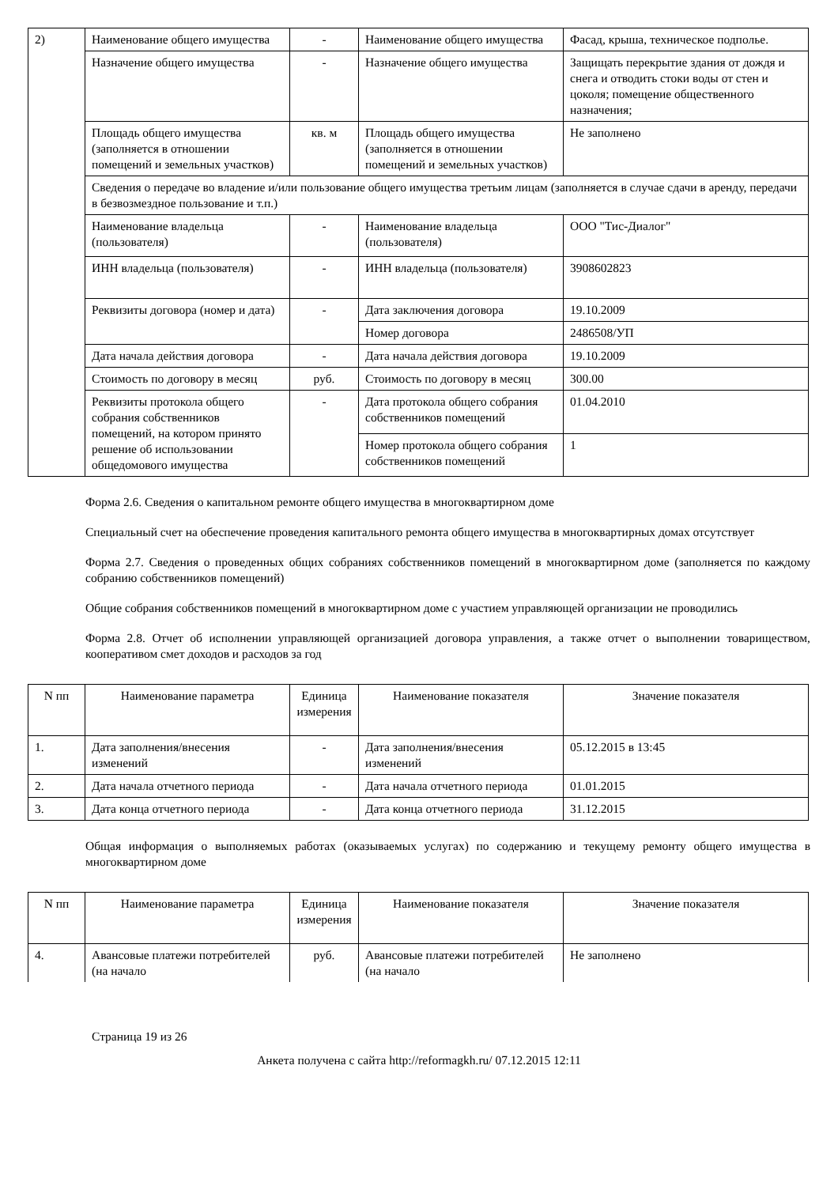| 2) | Наименование общего имущества | - | Наименование общего имущества | Фасад, крыша, техническое подполье. |
| | Назначение общего имущества | - | Назначение общего имущества | Защищать перекрытие здания от дождя и снега и отводить стоки воды от стен и цоколя; помещение общественного назначения; |
| | Площадь общего имущества (заполняется в отношении помещений и земельных участков) | кв. м | Площадь общего имущества (заполняется в отношении помещений и земельных участков) | Не заполнено |
| | Сведения о передаче во владение и/или пользование общего имущества третьим лицам (заполняется в случае сдачи в аренду, передачи в безвозмездное пользование и т.п.) | | | |
| | Наименование владельца (пользователя) | - | Наименование владельца (пользователя) | ООО "Тис-Диалог" |
| | ИНН владельца (пользователя) | - | ИНН владельца (пользователя) | 3908602823 |
| | Реквизиты договора (номер и дата) | - | Дата заключения договора | 19.10.2009 |
| | | | Номер договора | 2486508/УП |
| | Дата начала действия договора | - | Дата начала действия договора | 19.10.2009 |
| | Стоимость по договору в месяц | руб. | Стоимость по договору в месяц | 300.00 |
| | Реквизиты протокола общего собрания собственников помещений, на котором принято решение об использовании общедомового имущества | - | Дата протокола общего собрания собственников помещений | 01.04.2010 |
| | | | Номер протокола общего собрания собственников помещений | 1 |
Форма 2.6. Сведения о капитальном ремонте общего имущества в многоквартирном доме
Специальный счет на обеспечение проведения капитального ремонта общего имущества в многоквартирных домах отсутствует
Форма 2.7. Сведения о проведенных общих собраниях собственников помещений в многоквартирном доме (заполняется по каждому собранию собственников помещений)
Общие собрания собственников помещений в многоквартирном доме с участием управляющей организации не проводились
Форма 2.8. Отчет об исполнении управляющей организацией договора управления, а также отчет о выполнении товариществом, кооперативом смет доходов и расходов за год
| N пп | Наименование параметра | Единица измерения | Наименование показателя | Значение показателя |
| 1. | Дата заполнения/внесения изменений | - | Дата заполнения/внесения изменений | 05.12.2015 в 13:45 |
| 2. | Дата начала отчетного периода | - | Дата начала отчетного периода | 01.01.2015 |
| 3. | Дата конца отчетного периода | - | Дата конца отчетного периода | 31.12.2015 |
Общая информация о выполняемых работах (оказываемых услугах) по содержанию и текущему ремонту общего имущества в многоквартирном доме
| N пп | Наименование параметра | Единица измерения | Наименование показателя | Значение показателя |
| 4. | Авансовые платежи потребителей (на начало | руб. | Авансовые платежи потребителей (на начало | Не заполнено |
Страница 19 из 26
Анкета получена с сайта http://reformagkh.ru/ 07.12.2015 12:11